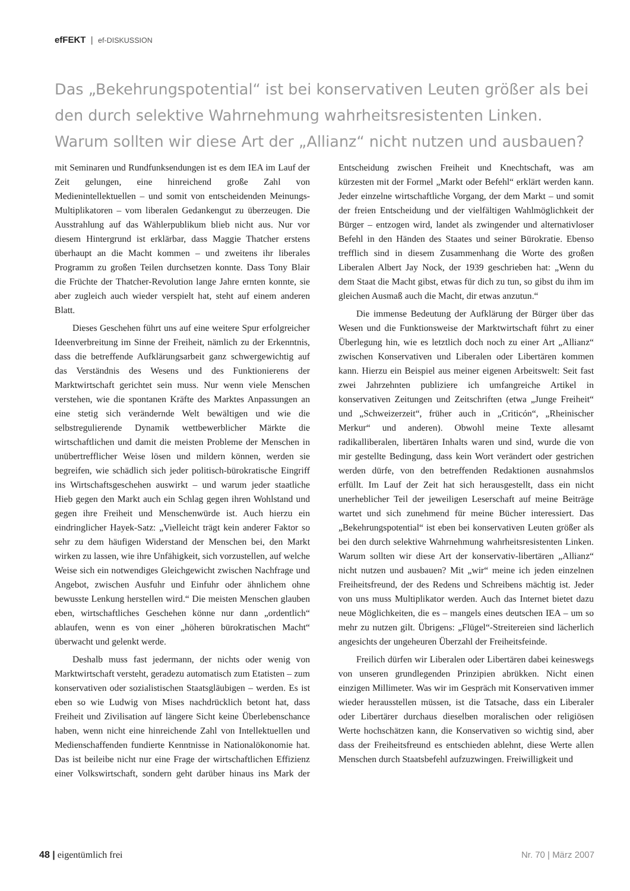efFEKT | ef-DISKUSSION
Das „Bekehrungspotential“ ist bei konservativen Leuten größer als bei den durch selektive Wahrnehmung wahrheitsresistenten Linken. Warum sollten wir diese Art der „Allianz“ nicht nutzen und ausbauen?
mit Seminaren und Rundfunksendungen ist es dem IEA im Lauf der Zeit gelungen, eine hinreichend große Zahl von Medienintellektuellen – und somit von entscheidenden Meinungs-Multiplikatoren – vom liberalen Gedankengut zu überzeugen. Die Ausstrahlung auf das Wählerpublikum blieb nicht aus. Nur vor diesem Hintergrund ist erklärbar, dass Maggie Thatcher erstens überhaupt an die Macht kommen – und zweitens ihr liberales Programm zu großen Teilen durchsetzen konnte. Dass Tony Blair die Früchte der Thatcher-Revolution lange Jahre ernten konnte, sie aber zugleich auch wieder verspielt hat, steht auf einem anderen Blatt.
Dieses Geschehen führt uns auf eine weitere Spur erfolgreicher Ideenverbreitung im Sinne der Freiheit, nämlich zu der Erkenntnis, dass die betreffende Aufklärungsarbeit ganz schwergewichtig auf das Verständnis des Wesens und des Funktionierens der Marktwirtschaft gerichtet sein muss. Nur wenn viele Menschen verstehen, wie die spontanen Kräfte des Marktes Anpassungen an eine stetig sich verändernde Welt bewältigen und wie die selbstregulierende Dynamik wettbewerblicher Märkte die wirtschaftlichen und damit die meisten Probleme der Menschen in unübertrefflicher Weise lösen und mildern können, werden sie begreifen, wie schädlich sich jeder politisch-bürokratische Eingriff ins Wirtschaftsgeschehen auswirkt – und warum jeder staatliche Hieb gegen den Markt auch ein Schlag gegen ihren Wohlstand und gegen ihre Freiheit und Menschenwürde ist. Auch hierzu ein eindringlicher Hayek-Satz: „Vielleicht trägt kein anderer Faktor so sehr zu dem häufigen Widerstand der Menschen bei, den Markt wirken zu lassen, wie ihre Unfähigkeit, sich vorzustellen, auf welche Weise sich ein notwendiges Gleichgewicht zwischen Nachfrage und Angebot, zwischen Ausfuhr und Einfuhr oder ähnlichem ohne bewusste Lenkung herstellen wird.“ Die meisten Menschen glauben eben, wirtschaftliches Geschehen könne nur dann „ordentlich“ ablaufen, wenn es von einer „höheren bürokratischen Macht“ überwacht und gelenkt werde.
Deshalb muss fast jedermann, der nichts oder wenig von Marktwirtschaft versteht, geradezu automatisch zum Etatisten – zum konservativen oder sozialistischen Staatsgläubigen – werden. Es ist eben so wie Ludwig von Mises nachdrücklich betont hat, dass Freiheit und Zivilisation auf längere Sicht keine Überlebenschance haben, wenn nicht eine hinreichende Zahl von Intellektuellen und Medienschaffenden fundierte Kenntnisse in Nationalökonomie hat. Das ist beileibe nicht nur eine Frage der wirtschaftlichen Effizienz einer Volkswirtschaft, sondern geht darüber hinaus ins Mark der Entscheidung zwischen Freiheit und Knechtschaft, was am kürzesten mit der Formel „Markt oder Befehl“ erklärt werden kann. Jeder einzelne wirtschaftliche Vorgang, der dem Markt – und somit der freien Entscheidung und der vielfältigen Wahlmöglichkeit der Bürger – entzogen wird, landet als zwingender und alternativloser Befehl in den Händen des Staates und seiner Bürokratie. Ebenso trefflich sind in diesem Zusammenhang die Worte des großen Liberalen Albert Jay Nock, der 1939 geschrieben hat: „Wenn du dem Staat die Macht gibst, etwas für dich zu tun, so gibst du ihm im gleichen Ausmaß auch die Macht, dir etwas anzutun.“
Die immense Bedeutung der Aufklärung der Bürger über das Wesen und die Funktionsweise der Marktwirtschaft führt zu einer Überlegung hin, wie es letztlich doch noch zu einer Art „Allianz“ zwischen Konservativen und Liberalen oder Libertären kommen kann. Hierzu ein Beispiel aus meiner eigenen Arbeitswelt: Seit fast zwei Jahrzehnten publiziere ich umfangreiche Artikel in konservativen Zeitungen und Zeitschriften (etwa „Junge Freiheit“ und „Schweizerzeit“, früher auch in „Criticón“, „Rheinischer Merkur“ und anderen). Obwohl meine Texte allesamt radikalliberalen, libertären Inhalts waren und sind, wurde die von mir gestellte Bedingung, dass kein Wort verändert oder gestrichen werden dürfe, von den betreffenden Redaktionen ausnahmslos erfüllt. Im Lauf der Zeit hat sich herausgestellt, dass ein nicht unerheblicher Teil der jeweiligen Leserschaft auf meine Beiträge wartet und sich zunehmend für meine Bücher interessiert. Das „Bekehrungspotential“ ist eben bei konservativen Leuten größer als bei den durch selektive Wahrnehmung wahrheitsresistenten Linken. Warum sollten wir diese Art der konservativ-libertären „Allianz“ nicht nutzen und ausbauen? Mit „wir“ meine ich jeden einzelnen Freiheitsfreund, der des Redens und Schreibens mächtig ist. Jeder von uns muss Multiplikator werden. Auch das Internet bietet dazu neue Möglichkeiten, die es – mangels eines deutschen IEA – um so mehr zu nutzen gilt. Übrigens: „Flügel“-Streitereien sind lächerlich angesichts der ungeheuren Überzahl der Freiheitsfeinde.
Freilich dürfen wir Liberalen oder Libertären dabei keineswegs von unseren grundlegenden Prinzipien abrükken. Nicht einen einzigen Millimeter. Was wir im Gespräch mit Konservativen immer wieder herausstellen müssen, ist die Tatsache, dass ein Liberaler oder Libertärer durchaus dieselben moralischen oder religiösen Werte hochschätzen kann, die Konservativen so wichtig sind, aber dass der Freiheitsfreund es entschieden ablehnt, diese Werte allen Menschen durch Staatsbefehl aufzuzwingen. Freiwilligkeit und
48 | eigentümlich frei Nr. 70 | März 2007